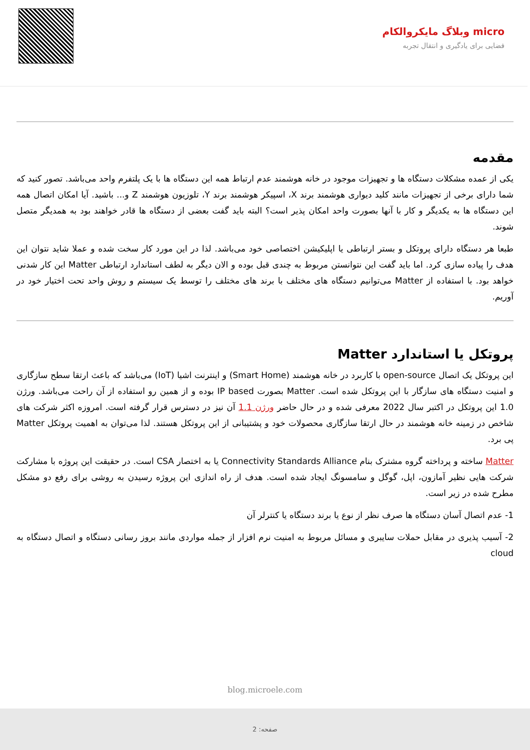micro وبلاگ مایکروالکام
فضایی برای یادگیری و انتقال تجربه
مقدمه
یکی از عمده مشکلات دستگاه ها و تجهیزات موجود در خانه هوشمند عدم ارتباط همه این دستگاه ها با یک پلتفرم واحد می‌باشد. تصور کنید که شما دارای برخی از تجهیزات مانند کلید دیواری هوشمند برند X، اسپیکر هوشمند برند Y، تلوزیون هوشمند Z و... باشید. آیا امکان اتصال همه این دستگاه ها به یکدیگر و کار با آنها بصورت واحد امکان پذیر است؟ البته باید گفت بعضی از دستگاه ها قادر خواهند بود به همدیگر متصل شوند.
طبعا هر دستگاه دارای پروتکل و بستر ارتباطی یا اپلیکیشن اختصاصی خود می‌باشد. لذا در این مورد کار سخت شده و عملا شاید نتوان این هدف را پیاده سازی کرد. اما باید گفت این نتوانستن مربوط به چندی قبل بوده و الان دیگر به لطف استاندارد ارتباطی Matter این کار شدنی خواهد بود. با استفاده از Matter می‌توانیم دستگاه های مختلف با برند های مختلف را توسط یک سیستم و روش واحد تحت اختیار خود در آوریم.
پروتکل یا استاندارد Matter
این پروتکل یک اتصال open-source با کاربرد در خانه هوشمند (Smart Home) و اینترنت اشیا (IoT) می‌باشد که باعث ارتقا سطح سازگاری و امنیت دستگاه های سازگار با این پروتکل شده است. Matter بصورت IP based بوده و از همین رو استفاده از آن راحت می‌باشد. ورژن 1.0 این پروتکل در اکتبر سال 2022 معرفی شده و در حال حاضر ورژن 1.1 آن نیز در دسترس قرار گرفته است. امروزه اکثر شرکت های شاخص در زمینه خانه هوشمند در حال ارتقا سازگاری محصولات خود و پشتیبانی از این پروتکل هستند. لذا می‌توان به اهمیت پروتکل Matter پی برد.
Matter ساخته و پرداخته گروه مشترک بنام Connectivity Standards Alliance یا به اختصار CSA است. در حقیقت این پروژه با مشارکت شرکت هایی نظیر آمازون، اپل، گوگل و سامسونگ ایجاد شده است. هدف از راه اندازی این پروژه رسیدن به روشی برای رفع دو مشکل مطرح شده در زیر است.
1- عدم اتصال آسان دستگاه ها صرف نظر از نوع یا برند دستگاه یا کنترلر آن
2- آسیب پذیری در مقابل حملات سایبری و مسائل مربوط به امنیت نرم افزار از جمله مواردی مانند بروز رسانی دستگاه و اتصال دستگاه به cloud
blog.microele.com
صفحه: 2